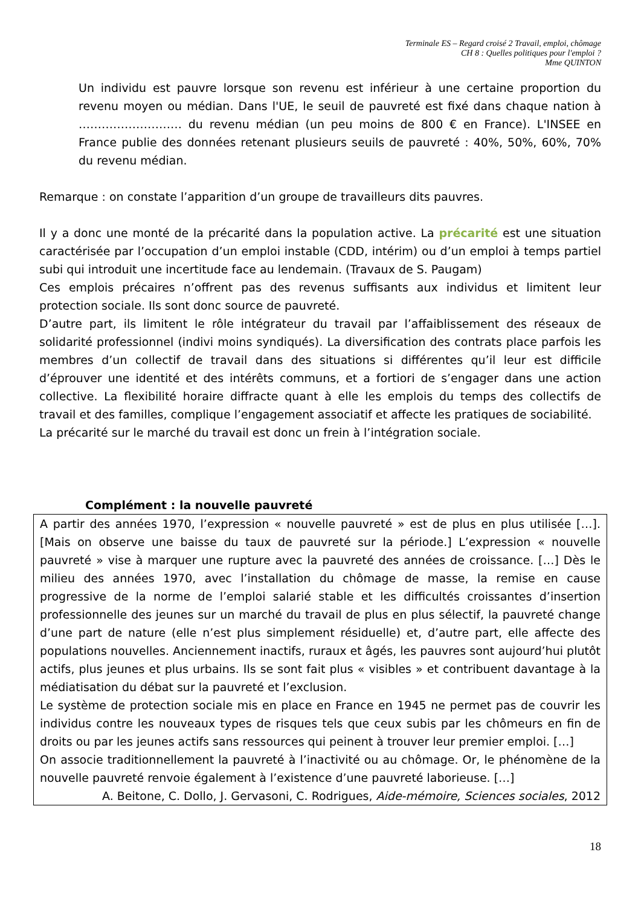Terminale ES – Regard croisé 2 Travail, emploi, chômage
CH 8 : Quelles politiques pour l'emploi ?
Mme QUINTON
Un individu est pauvre lorsque son revenu est inférieur à une certaine proportion du revenu moyen ou médian. Dans l'UE, le seuil de pauvreté est fixé dans chaque nation à ……………………… du revenu médian (un peu moins de 800 € en France). L'INSEE en France publie des données retenant plusieurs seuils de pauvreté : 40%, 50%, 60%, 70% du revenu médian.
Remarque : on constate l’apparition d’un groupe de travailleurs dits pauvres.
Il y a donc une monté de la précarité dans la population active. La précarité est une situation caractérisée par l’occupation d’un emploi instable (CDD, intérim) ou d’un emploi à temps partiel subi qui introduit une incertitude face au lendemain. (Travaux de S. Paugam)
Ces emplois précaires n’offrent pas des revenus suffisants aux individus et limitent leur protection sociale. Ils sont donc source de pauvreté.
D’autre part, ils limitent le rôle intégrateur du travail par l’affaiblissement des réseaux de solidarité professionnel (indivi moins syndiqués). La diversification des contrats place parfois les membres d’un collectif de travail dans des situations si différentes qu’il leur est difficile d’éprouver une identité et des intérêts communs, et a fortiori de s’engager dans une action collective. La flexibilité horaire diffracte quant à elle les emplois du temps des collectifs de travail et des familles, complique l’engagement associatif et affecte les pratiques de sociabilité.
La précarité sur le marché du travail est donc un frein à l’intégration sociale.
Complément : la nouvelle pauvreté
A partir des années 1970, l’expression « nouvelle pauvreté » est de plus en plus utilisée […]. [Mais on observe une baisse du taux de pauvreté sur la période.] L’expression « nouvelle pauvreté » vise à marquer une rupture avec la pauvreté des années de croissance. […] Dès le milieu des années 1970, avec l’installation du chômage de masse, la remise en cause progressive de la norme de l’emploi salarié stable et les difficultés croissantes d’insertion professionnelle des jeunes sur un marché du travail de plus en plus sélectif, la pauvreté change d’une part de nature (elle n’est plus simplement résiduelle) et, d’autre part, elle affecte des populations nouvelles. Anciennement inactifs, ruraux et âgés, les pauvres sont aujourd’hui plutôt actifs, plus jeunes et plus urbains. Ils se sont fait plus « visibles » et contribuent davantage à la médiatisation du débat sur la pauvreté et l’exclusion.
Le système de protection sociale mis en place en France en 1945 ne permet pas de couvrir les individus contre les nouveaux types de risques tels que ceux subis par les chômeurs en fin de droits ou par les jeunes actifs sans ressources qui peinent à trouver leur premier emploi. […]
On associe traditionnellement la pauvreté à l’inactivité ou au chômage. Or, le phénomène de la nouvelle pauvreté renvoie également à l’existence d’une pauvreté laborieuse. […]
A. Beitone, C. Dollo, J. Gervasoni, C. Rodrigues, Aide-mémoire, Sciences sociales, 2012
18